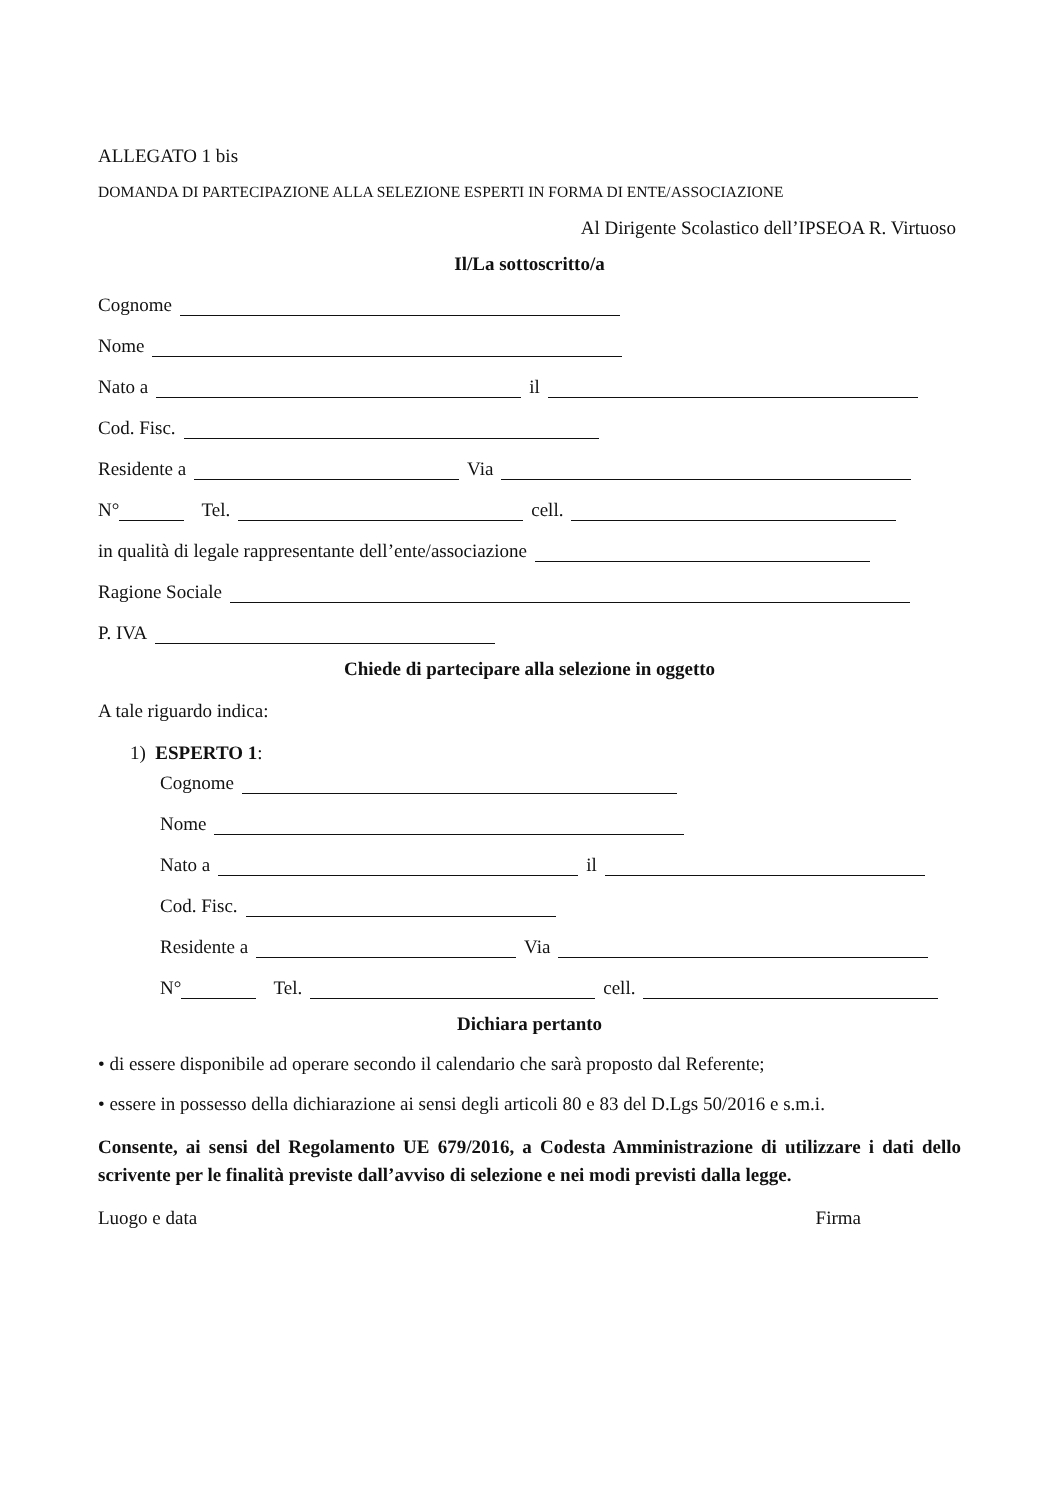ALLEGATO 1 bis
DOMANDA DI PARTECIPAZIONE ALLA SELEZIONE ESPERTI IN FORMA DI ENTE/ASSOCIAZIONE
Al Dirigente Scolastico dell’IPSEOA R. Virtuoso
Il/La sottoscritto/a
Cognome
Nome
Nato a il
Cod. Fisc.
Residente a Via
N° Tel. cell.
in qualità di legale rappresentante dell’ente/associazione
Ragione Sociale
P. IVA
Chiede di partecipare alla selezione in oggetto
A tale riguardo indica:
1) ESPERTO 1:
Cognome
Nome
Nato a il
Cod. Fisc.
Residente a Via
N° Tel. cell.
Dichiara pertanto
• di essere disponibile ad operare secondo il calendario che sarà proposto dal Referente;
• essere in possesso della dichiarazione ai sensi degli articoli 80 e 83 del D.Lgs 50/2016 e s.m.i.
Consente, ai sensi del Regolamento UE 679/2016, a Codesta Amministrazione di utilizzare i dati dello scrivente per le finalità previste dall’avviso di selezione e nei modi previsti dalla legge.
Luogo e data Firma